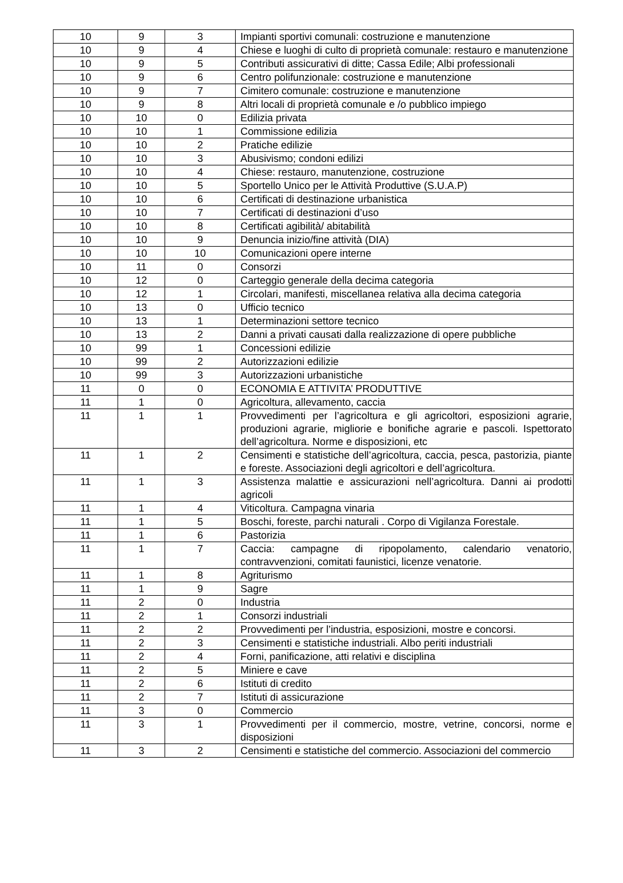| 10 | 9 | 3 | Impianti sportivi comunali: costruzione e manutenzione |
| 10 | 9 | 4 | Chiese e luoghi di culto di proprietà comunale: restauro e manutenzione |
| 10 | 9 | 5 | Contributi assicurativi di ditte; Cassa Edile; Albi professionali |
| 10 | 9 | 6 | Centro polifunzionale: costruzione e manutenzione |
| 10 | 9 | 7 | Cimitero comunale: costruzione e manutenzione |
| 10 | 9 | 8 | Altri locali di proprietà comunale e /o pubblico impiego |
| 10 | 10 | 0 | Edilizia privata |
| 10 | 10 | 1 | Commissione edilizia |
| 10 | 10 | 2 | Pratiche edilizie |
| 10 | 10 | 3 | Abusivismo; condoni edilizi |
| 10 | 10 | 4 | Chiese: restauro, manutenzione, costruzione |
| 10 | 10 | 5 | Sportello Unico per le Attività Produttive (S.U.A.P) |
| 10 | 10 | 6 | Certificati di destinazione urbanistica |
| 10 | 10 | 7 | Certificati di destinazioni d’uso |
| 10 | 10 | 8 | Certificati agibilità/ abitabilità |
| 10 | 10 | 9 | Denuncia inizio/fine attività (DIA) |
| 10 | 10 | 10 | Comunicazioni opere interne |
| 10 | 11 | 0 | Consorzi |
| 10 | 12 | 0 | Carteggio generale della decima categoria |
| 10 | 12 | 1 | Circolari, manifesti, miscellanea relativa alla decima categoria |
| 10 | 13 | 0 | Ufficio tecnico |
| 10 | 13 | 1 | Determinazioni settore tecnico |
| 10 | 13 | 2 | Danni a privati causati dalla realizzazione di opere pubbliche |
| 10 | 99 | 1 | Concessioni edilizie |
| 10 | 99 | 2 | Autorizzazioni edilizie |
| 10 | 99 | 3 | Autorizzazioni urbanistiche |
| 11 | 0 | 0 | ECONOMIA E ATTIVITA’ PRODUTTIVE |
| 11 | 1 | 0 | Agricoltura, allevamento, caccia |
| 11 | 1 | 1 | Provvedimenti per l’agricoltura e gli agricoltori, esposizioni agrarie, produzioni agrarie, migliorie e bonifiche agrarie e pascoli. Ispettorato dell’agricoltura. Norme e disposizioni, etc |
| 11 | 1 | 2 | Censimenti e statistiche dell’agricoltura, caccia, pesca, pastorizia, piante e foreste. Associazioni degli agricoltori e dell’agricoltura. |
| 11 | 1 | 3 | Assistenza malattie e assicurazioni nell’agricoltura. Danni ai prodotti agricoli |
| 11 | 1 | 4 | Viticoltura. Campagna vinaria |
| 11 | 1 | 5 | Boschi, foreste, parchi naturali . Corpo di Vigilanza Forestale. |
| 11 | 1 | 6 | Pastorizia |
| 11 | 1 | 7 | Caccia: campagne di ripopolamento, calendario venatorio, contravvenzioni, comitati faunistici, licenze venatorie. |
| 11 | 1 | 8 | Agriturismo |
| 11 | 1 | 9 | Sagre |
| 11 | 2 | 0 | Industria |
| 11 | 2 | 1 | Consorzi industriali |
| 11 | 2 | 2 | Provvedimenti per l’industria, esposizioni, mostre e concorsi. |
| 11 | 2 | 3 | Censimenti e statistiche industriali. Albo periti industriali |
| 11 | 2 | 4 | Forni, panificazione, atti relativi e disciplina |
| 11 | 2 | 5 | Miniere e cave |
| 11 | 2 | 6 | Istituti di credito |
| 11 | 2 | 7 | Istituti di assicurazione |
| 11 | 3 | 0 | Commercio |
| 11 | 3 | 1 | Provvedimenti per il commercio, mostre, vetrine, concorsi, norme e disposizioni |
| 11 | 3 | 2 | Censimenti e statistiche del commercio. Associazioni del commercio |